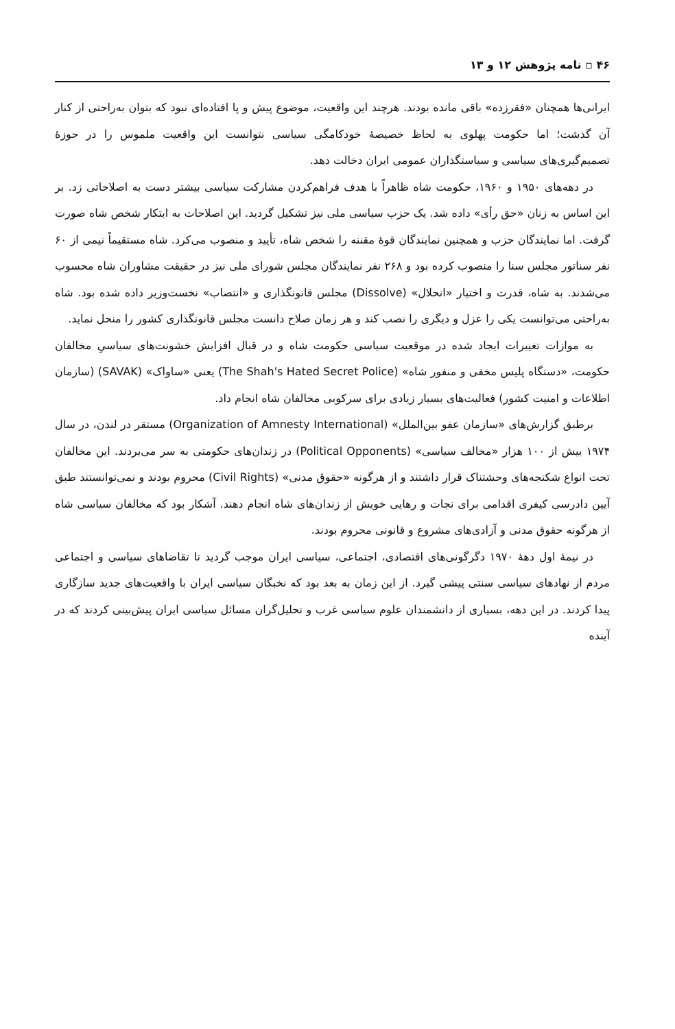۴۶ ▫ نامه پژوهش ۱۲ و ۱۳
ایرانی‌ها همچنان «فقرزده» باقی مانده بودند. هرچند این واقعیت، موضوع پیش و پا افتاده‌ای نبود که بتوان به‌راحتی از کنار آن گذشت؛ اما حکومت پهلوی به لحاظ خصیصهٔ خودکامگی سیاسی نتوانست این واقعیت ملموس را در حوزهٔ تصمیم‌گیری‌های سیاسی و سیاستگذاران عمومی ایران دخالت دهد.
در دهه‌های ۱۹۵۰ و ۱۹۶۰، حکومت شاه ظاهراً با هدف فراهم‌کردن مشارکت سیاسی بیشتر دست به اصلاحاتی زد. بر این اساس به زنان «حق رأی» داده شد. یک حزب سیاسی ملی نیز تشکیل گردید. این اصلاحات به ابتکار شخص شاه صورت گرفت. اما نمایندگان حزب و همچنین نمایندگان قوهٔ مقننه را شخص شاه، تأیید و منصوب می‌کرد. شاه مستقیماً نیمی از ۶۰ نفر سناتور مجلس سنا را منصوب کرده بود و ۲۶۸ نفر نمایندگان مجلس شورای ملی نیز در حقیقت مشاوران شاه محسوب می‌شدند. به شاه، قدرت و اختیار «انحلال» (Dissolve) مجلس قانونگذاری و «انتصاب» نخست‌وزیر داده شده بود. شاه به‌راحتی می‌توانست یکی را عزل و دیگری را نصب کند و هر زمان صلاح دانست مجلس قانونگذاری کشور را منحل نماید.
به موازات تغییرات ایجاد شده در موقعیت سیاسی حکومت شاه و در قبال افزایش خشونت‌های سیاسیِ مخالفان حکومت، «دستگاه پلیس مخفی و منفور شاه» (The Shah's Hated Secret Police) یعنی «ساواک» (SAVAK) (سازمان اطلاعات و امنیت کشور) فعالیت‌های بسیار زیادی برای سرکوبی مخالفان شاه انجام داد.
برطبق گزارش‌های «سازمان عفو بین‌الملل» (Organization of Amnesty International) مستقر در لندن، در سال ۱۹۷۴ بیش از ۱۰۰ هزار «مخالف سیاسی» (Political Opponents) در زندان‌های حکومتی به سر می‌بردند. این مخالفان تحت انواع شکنجه‌های وحشتناک قرار داشتند و از هرگونه «حقوق مدنی» (Civil Rights) محروم بودند و نمی‌توانستند طبق آیین دادرسی کیفری اقدامی برای نجات و رهایی خویش از زندان‌های شاه انجام دهند. آشکار بود که مخالفان سیاسی شاه از هرگونه حقوق مدنی و آزادی‌های مشروع و قانونی محروم بودند.
در نیمهٔ اول دههٔ ۱۹۷۰ دگرگونی‌های اقتصادی، اجتماعی، سیاسی ایران موجب گردید تا تقاضاهای سیاسی و اجتماعی مردم از نهادهای سیاسی سنتی پیشی گیرد. از این زمان به بعد بود که نخبگان سیاسی ایران با واقعیت‌های جدید سازگاری پیدا کردند. در این دهه، بسیاری از دانشمندان علوم سیاسی غرب و تحلیل‌گران مسائل سیاسی ایران پیش‌بینی کردند که در آینده